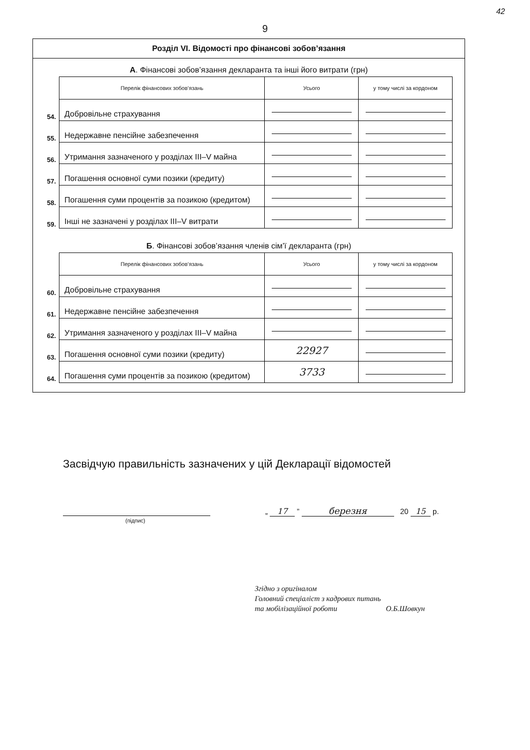42
9
Розділ VI. Відомості про фінансові зобов’язання
А. Фінансові зобов’язання декларанта та інші його витрати (грн)
| | Перелік фінансових зобов’язань | Усього | у тому числі за кордоном |
| 54. | Добровільне страхування | | |
| 55. | Недержавне пенсійне забезпечення | | |
| 56. | Утримання зазначеного у розділах III–V майна | | |
| 57. | Погашення основної суми позики (кредиту) | | |
| 58. | Погашення суми процентів за позикою (кредитом) | | |
| 59. | Інші не зазначені у розділах III–V витрати | | |
Б. Фінансові зобов’язання членів сім’ї декларанта (грн)
| | Перелік фінансових зобов’язань | Усього | у тому числі за кордоном |
| 60. | Добровільне страхування | | |
| 61. | Недержавне пенсійне забезпечення | | |
| 62. | Утримання зазначеного у розділах III–V майна | | |
| 63. | Погашення основної суми позики (кредиту) | 22927 | |
| 64. | Погашення суми процентів за позикою (кредитом) | 3733 | |
Засвідчую правильність зазначених у цій Декларації відомостей
(підпис)
„ 17 ” березня 20 15 р.
Згідно з оригіналом
Головний спеціаліст з кадрових питань
та мобілізаційної роботи О.Б.Шовкун